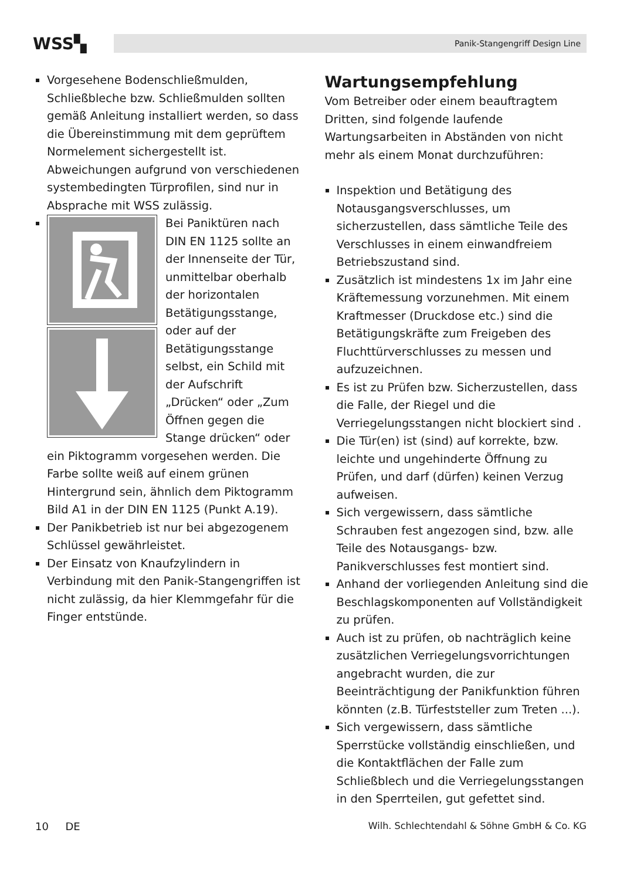WSS▚
Panik-Stangengriff Design Line
Vorgesehene Bodenschließmulden, Schließbleche bzw. Schließmulden sollten gemäß Anleitung installiert werden, so dass die Übereinstimmung mit dem geprüftem Normelement sichergestellt ist. Abweichungen aufgrund von verschiedenen systembedingten Türprofilen, sind nur in Absprache mit WSS zulässig.
Bei Paniktüren nach DIN EN 1125 sollte an der Innenseite der Tür, unmittelbar oberhalb der horizontalen Betätigungsstange, oder auf der Betätigungsstange selbst, ein Schild mit der Aufschrift „Drücken“ oder „Zum Öffnen gegen die Stange drücken“ oder ein Piktogramm vorgesehen werden. Die Farbe sollte weiß auf einem grünen Hintergrund sein, ähnlich dem Piktogramm Bild A1 in der DIN EN 1125 (Punkt A.19).
Der Panikbetrieb ist nur bei abgezogenem Schlüssel gewährleistet.
Der Einsatz von Knaufzylindern in Verbindung mit den Panik-Stangengriffen ist nicht zulässig, da hier Klemmgefahr für die Finger entstünde.
Wartungsempfehlung
Vom Betreiber oder einem beauftragtem Dritten, sind folgende laufende Wartungsarbeiten in Abständen von nicht mehr als einem Monat durchzuführen:
Inspektion und Betätigung des Notausgangsverschlusses, um sicherzustellen, dass sämtliche Teile des Verschlusses in einem einwandfreiem Betriebszustand sind.
Zusätzlich ist mindestens 1x im Jahr eine Kräftemessung vorzunehmen. Mit einem Kraftmesser (Druckdose etc.) sind die Betätigungskräfte zum Freigeben des Fluchttürverschlusses zu messen und aufzuzeichnen.
Es ist zu Prüfen bzw. Sicherzustellen, dass die Falle, der Riegel und die Verriegelungsstangen nicht blockiert sind .
Die Tür(en) ist (sind) auf korrekte, bzw. leichte und ungehinderte Öffnung zu Prüfen, und darf (dürfen) keinen Verzug aufweisen.
Sich vergewissern, dass sämtliche Schrauben fest angezogen sind, bzw. alle Teile des Notausgangs- bzw. Panikverschlusses fest montiert sind.
Anhand der vorliegenden Anleitung sind die Beschlagskomponenten auf Vollständigkeit zu prüfen.
Auch ist zu prüfen, ob nachträglich keine zusätzlichen Verriegelungsvorrichtungen angebracht wurden, die zur Beeinträchtigung der Panikfunktion führen könnten (z.B. Türfeststeller zum Treten ...).
Sich vergewissern, dass sämtliche Sperrstücke vollständig einschließen, und die Kontaktflächen der Falle zum Schließblech und die Verriegelungsstangen in den Sperrteilen, gut gefettet sind.
10 DE Wilh. Schlechtendahl & Söhne GmbH & Co. KG